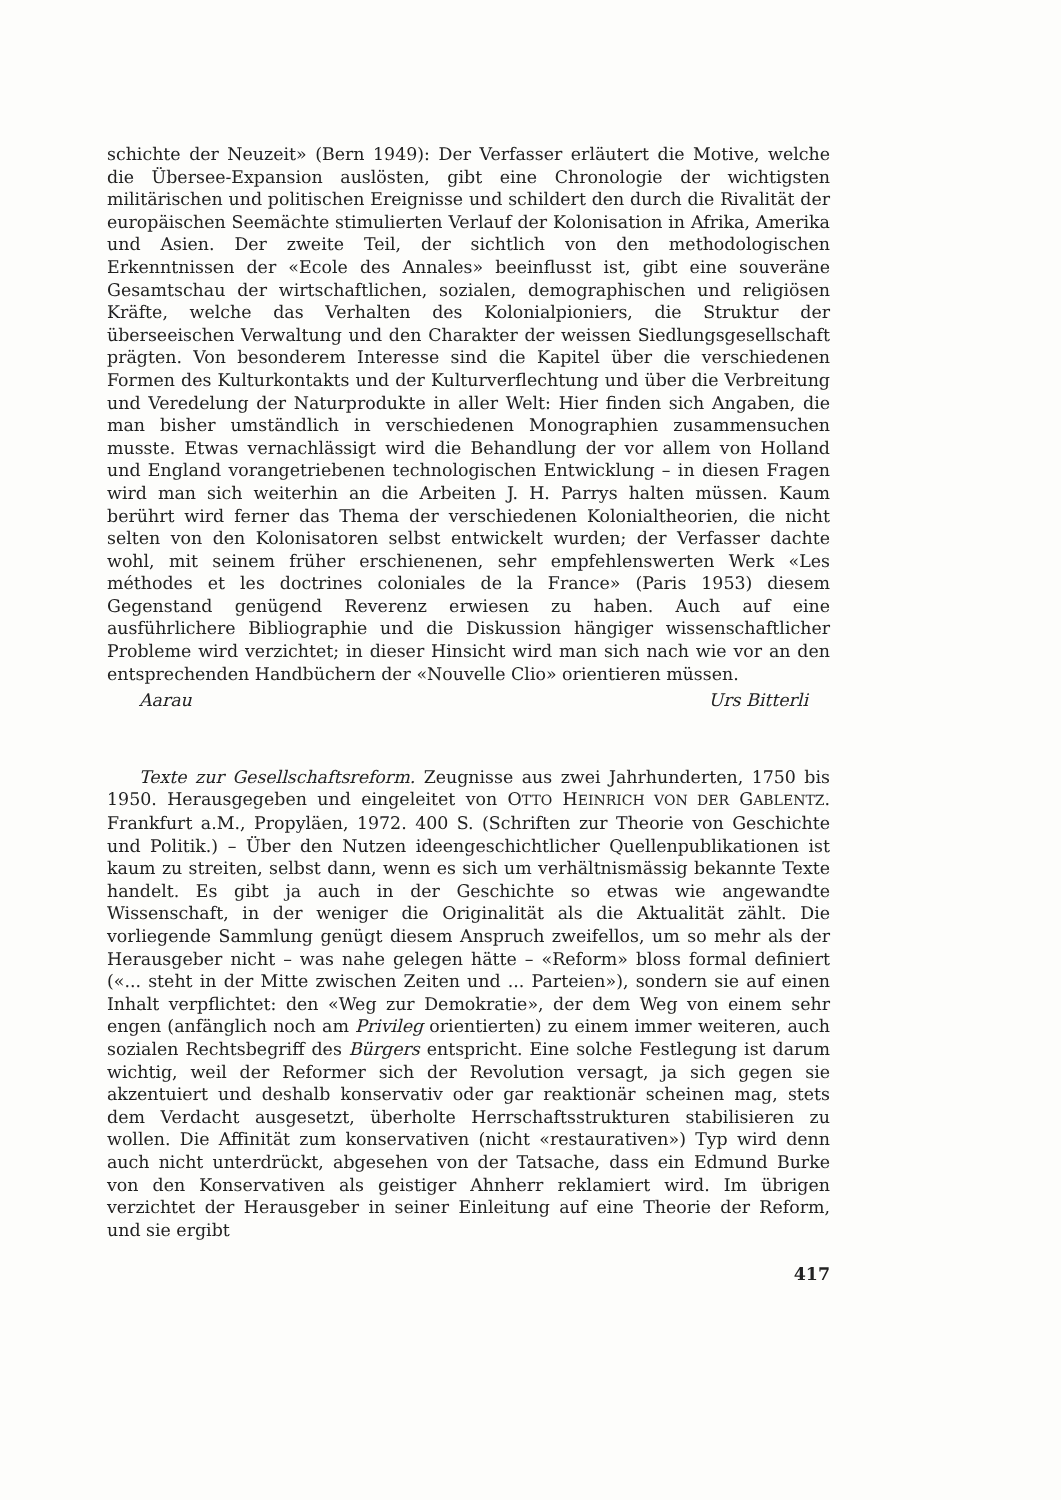schichte der Neuzeit» (Bern 1949): Der Verfasser erläutert die Motive, welche die Übersee-Expansion auslösten, gibt eine Chronologie der wichtigsten militärischen und politischen Ereignisse und schildert den durch die Rivalität der europäischen Seemächte stimulierten Verlauf der Kolonisation in Afrika, Amerika und Asien. Der zweite Teil, der sichtlich von den methodologischen Erkenntnissen der «Ecole des Annales» beeinflusst ist, gibt eine souveräne Gesamtschau der wirtschaftlichen, sozialen, demographischen und religiösen Kräfte, welche das Verhalten des Kolonialpioniers, die Struktur der überseeischen Verwaltung und den Charakter der weissen Siedlungsgesellschaft prägten. Von besonderem Interesse sind die Kapitel über die verschiedenen Formen des Kulturkontakts und der Kulturverflechtung und über die Verbreitung und Veredelung der Naturprodukte in aller Welt: Hier finden sich Angaben, die man bisher umständlich in verschiedenen Monographien zusammensuchen musste. Etwas vernachlässigt wird die Behandlung der vor allem von Holland und England vorangetriebenen technologischen Entwicklung – in diesen Fragen wird man sich weiterhin an die Arbeiten J. H. Parrys halten müssen. Kaum berührt wird ferner das Thema der verschiedenen Kolonialtheorien, die nicht selten von den Kolonisatoren selbst entwickelt wurden; der Verfasser dachte wohl, mit seinem früher erschienenen, sehr empfehlenswerten Werk «Les méthodes et les doctrines coloniales de la France» (Paris 1953) diesem Gegenstand genügend Reverenz erwiesen zu haben. Auch auf eine ausführlichere Bibliographie und die Diskussion hängiger wissenschaftlicher Probleme wird verzichtet; in dieser Hinsicht wird man sich nach wie vor an den entsprechenden Handbüchern der «Nouvelle Clio» orientieren müssen.
Aarau Urs Bitterli
Texte zur Gesellschaftsreform. Zeugnisse aus zwei Jahrhunderten, 1750 bis 1950. Herausgegeben und eingeleitet von OTTO HEINRICH VON DER GABLENTZ. Frankfurt a.M., Propyläen, 1972. 400 S. (Schriften zur Theorie von Geschichte und Politik.) – Über den Nutzen ideengeschichtlicher Quellenpublikationen ist kaum zu streiten, selbst dann, wenn es sich um verhältnismässig bekannte Texte handelt. Es gibt ja auch in der Geschichte so etwas wie angewandte Wissenschaft, in der weniger die Originalität als die Aktualität zählt. Die vorliegende Sammlung genügt diesem Anspruch zweifellos, um so mehr als der Herausgeber nicht – was nahe gelegen hätte – «Reform» bloss formal definiert («... steht in der Mitte zwischen Zeiten und ... Parteien»), sondern sie auf einen Inhalt verpflichtet: den «Weg zur Demokratie», der dem Weg von einem sehr engen (anfänglich noch am Privileg orientierten) zu einem immer weiteren, auch sozialen Rechtsbegriff des Bürgers entspricht. Eine solche Festlegung ist darum wichtig, weil der Reformer sich der Revolution versagt, ja sich gegen sie akzentuiert und deshalb konservativ oder gar reaktionär scheinen mag, stets dem Verdacht ausgesetzt, überholte Herrschaftsstrukturen stabilisieren zu wollen. Die Affinität zum konservativen (nicht «restaurativen») Typ wird denn auch nicht unterdrückt, abgesehen von der Tatsache, dass ein Edmund Burke von den Konservativen als geistiger Ahnherr reklamiert wird. Im übrigen verzichtet der Herausgeber in seiner Einleitung auf eine Theorie der Reform, und sie ergibt
417